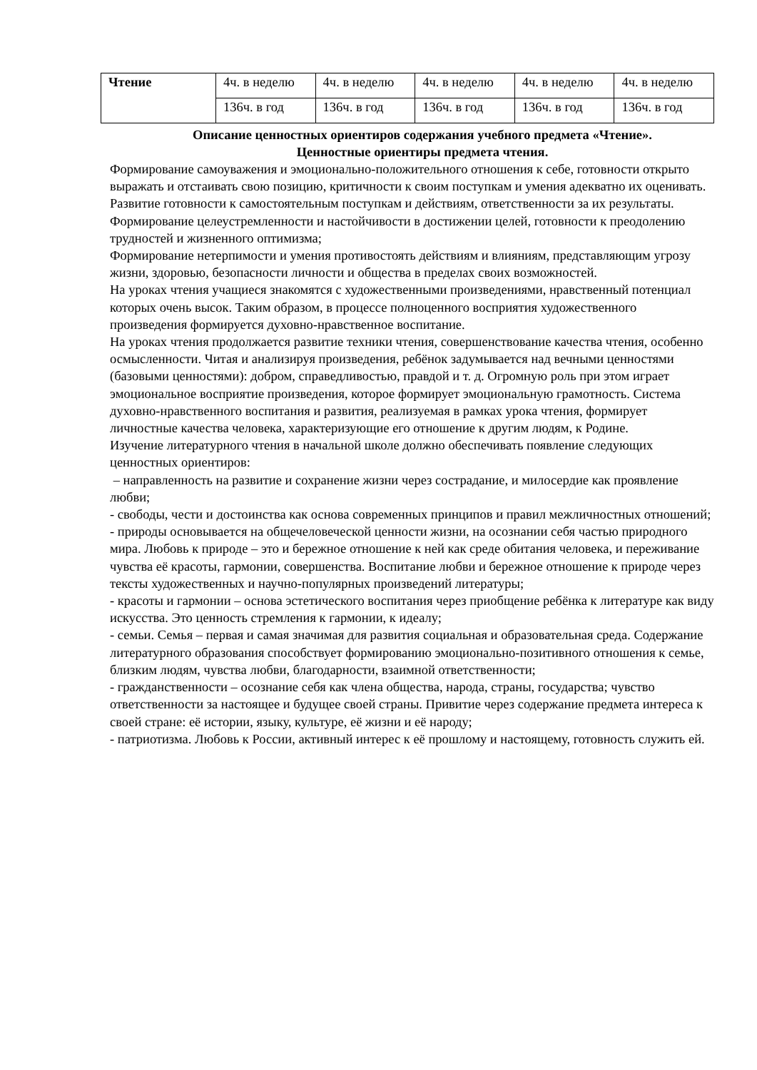| Чтение | 4ч. в неделю | 4ч. в неделю | 4ч. в неделю | 4ч. в неделю | 4ч. в неделю |
| | 136ч. в год | 136ч. в год | 136ч. в год | 136ч. в год | 136ч. в год |
Описание ценностных ориентиров содержания учебного предмета «Чтение».
Ценностные ориентиры предмета чтения.
Формирование самоуважения и эмоционально-положительного отношения к себе, готовности открыто выражать и отстаивать свою позицию, критичности к своим поступкам и умения адекватно их оценивать.
Развитие готовности к самостоятельным поступкам и действиям, ответственности за их результаты.
Формирование целеустремленности и настойчивости в достижении целей, готовности к преодолению трудностей и жизненного оптимизма;
Формирование нетерпимости и умения противостоять действиям и влияниям, представляющим угрозу жизни, здоровью, безопасности личности и общества в пределах своих возможностей.
На уроках чтения учащиеся знакомятся с художественными произведениями, нравственный потенциал которых очень высок. Таким образом, в процессе полноценного восприятия художественного произведения формируется духовно-нравственное воспитание.
На уроках чтения продолжается развитие техники чтения, совершенствование качества чтения, особенно осмысленности. Читая и анализируя произведения, ребёнок задумывается над вечными ценностями (базовыми ценностями): добром, справедливостью, правдой и т. д. Огромную роль при этом играет эмоциональное восприятие произведения, которое формирует эмоциональную грамотность. Система духовно-нравственного воспитания и развития, реализуемая в рамках урока чтения, формирует личностные качества человека, характеризующие его отношение к другим людям, к Родине.
Изучение литературного чтения в начальной школе должно обеспечивать появление следующих ценностных ориентиров:
– направленность на развитие и сохранение жизни через сострадание, и милосердие как проявление любви;
- свободы, чести и достоинства как основа современных принципов и правил межличностных отношений;
- природы основывается на общечеловеческой ценности жизни, на осознании себя частью природного мира. Любовь к природе – это и бережное отношение к ней как среде обитания человека, и переживание чувства её красоты, гармонии, совершенства. Воспитание любви и бережное отношение к природе через тексты художественных и научно-популярных произведений литературы;
- красоты и гармонии – основа эстетического воспитания через приобщение ребёнка к литературе как виду искусства. Это ценность стремления к гармонии, к идеалу;
- семьи. Семья – первая и самая значимая для развития социальная и образовательная среда. Содержание литературного образования способствует формированию эмоционально-позитивного отношения к семье, близким людям, чувства любви, благодарности, взаимной ответственности;
- гражданственности – осознание себя как члена общества, народа, страны, государства; чувство ответственности за настоящее и будущее своей страны. Привитие через содержание предмета интереса к своей стране: её истории, языку, культуре, её жизни и её народу;
- патриотизма. Любовь к России, активный интерес к её прошлому и настоящему, готовность служить ей.